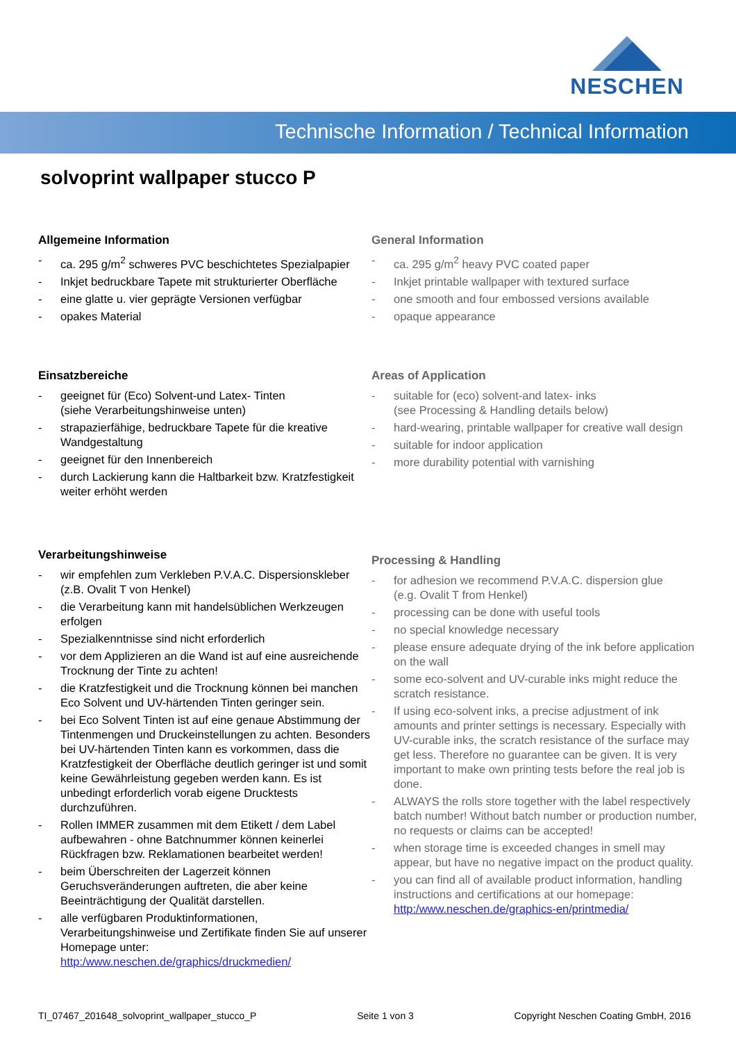NESCHEN
Technische Information / Technical Information
solvoprint wallpaper stucco P
Allgemeine Information
- ca. 295 g/m<sup>2</sup> schweres PVC beschichtetes Spezialpapier
- Inkjet bedruckbare Tapete mit strukturierter Oberfläche
- eine glatte u. vier geprägte Versionen verfügbar
- opakes Material
Einsatzbereiche
- geeignet für (Eco) Solvent-und Latex- Tinten
(siehe Verarbeitungshinweise unten)
- strapazierfähige, bedruckbare Tapete für die kreative Wandgestaltung
- geeignet für den Innenbereich
- durch Lackierung kann die Haltbarkeit bzw. Kratzfestigkeit weiter erhöht werden
Verarbeitungshinweise
- wir empfehlen zum Verkleben P.V.A.C. Dispersionskleber
(z.B. Ovalit T von Henkel)
- die Verarbeitung kann mit handelsüblichen Werkzeugen erfolgen
- Spezialkenntnisse sind nicht erforderlich
- vor dem Applizieren an die Wand ist auf eine ausreichende Trocknung der Tinte zu achten!
- die Kratzfestigkeit und die Trocknung können bei manchen Eco Solvent und UV-härtenden Tinten geringer sein.
- bei Eco Solvent Tinten ist auf eine genaue Abstimmung der Tintenmengen und Druckeinstellungen zu achten. Besonders bei UV-härtenden Tinten kann es vorkommen, dass die Kratzfestigkeit der Oberfläche deutlich geringer ist und somit keine Gewährleistung gegeben werden kann. Es ist unbedingt erforderlich vorab eigene Drucktests durchzuführen.
- Rollen IMMER zusammen mit dem Etikett / dem Label aufbewahren - ohne Batchnummer können keinerlei Rückfragen bzw. Reklamationen bearbeitet werden!
- beim Überschreiten der Lagerzeit können Geruchsveränderungen auftreten, die aber keine Beeinträchtigung der Qualität darstellen.
- alle verfügbaren Produktinformationen, Verarbeitungshinweise und Zertifikate finden Sie auf unserer Homepage unter: http:/www.neschen.de/graphics/druckmedien/
General Information
- ca. 295 g/m<sup>2</sup> heavy PVC coated paper
- Inkjet printable wallpaper with textured surface
- one smooth and four embossed versions available
- opaque appearance
Areas of Application
- suitable for (eco) solvent-and latex- inks
(see Processing & Handling details below)
- hard-wearing, printable wallpaper for creative wall design
- suitable for indoor application
- more durability potential with varnishing
Processing & Handling
- for adhesion we recommend P.V.A.C. dispersion glue
(e.g. Ovalit T from Henkel)
- processing can be done with useful tools
- no special knowledge necessary
- please ensure adequate drying of the ink before application on the wall
- some eco-solvent and UV-curable inks might reduce the scratch resistance.
- If using eco-solvent inks, a precise adjustment of ink amounts and printer settings is necessary. Especially with UV-curable inks, the scratch resistance of the surface may get less. Therefore no guarantee can be given. It is very important to make own printing tests before the real job is done.
- ALWAYS the rolls store together with the label respectively batch number! Without batch number or production number, no requests or claims can be accepted!
- when storage time is exceeded changes in smell may appear, but have no negative impact on the product quality.
- you can find all of available product information, handling instructions and certifications at our homepage:
http:/www.neschen.de/graphics-en/printmedia/
TI_07467_201648_solvoprint_wallpaper_stucco_P Seite 1 von 3 Copyright Neschen Coating GmbH, 2016